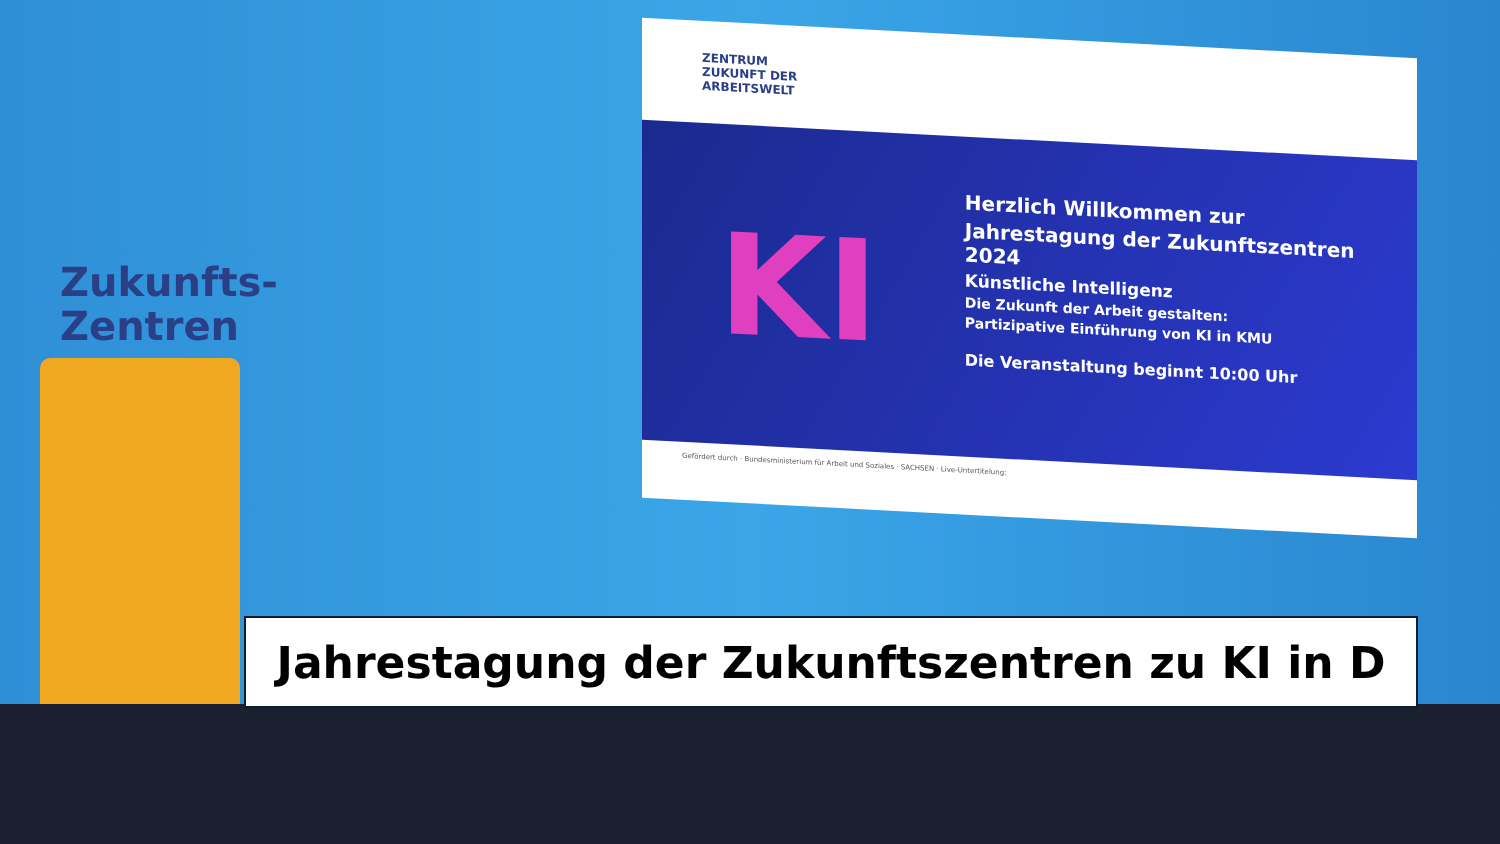Zukunfts-
Zentren
ZENTRUM
ZUKUNFT DER
ARBEITSWELT
KI
Herzlich Willkommen zur
Jahrestagung der Zukunftszentren 2024
Künstliche Intelligenz
Die Zukunft der Arbeit gestalten:
Partizipative Einführung von KI in KMU
Die Veranstaltung beginnt 10:00 Uhr
Gefördert durch · Bundesministerium für Arbeit und Soziales · SACHSEN · Live-Untertitelung:
Jahrestagung der Zukunftszentren zu KI in D